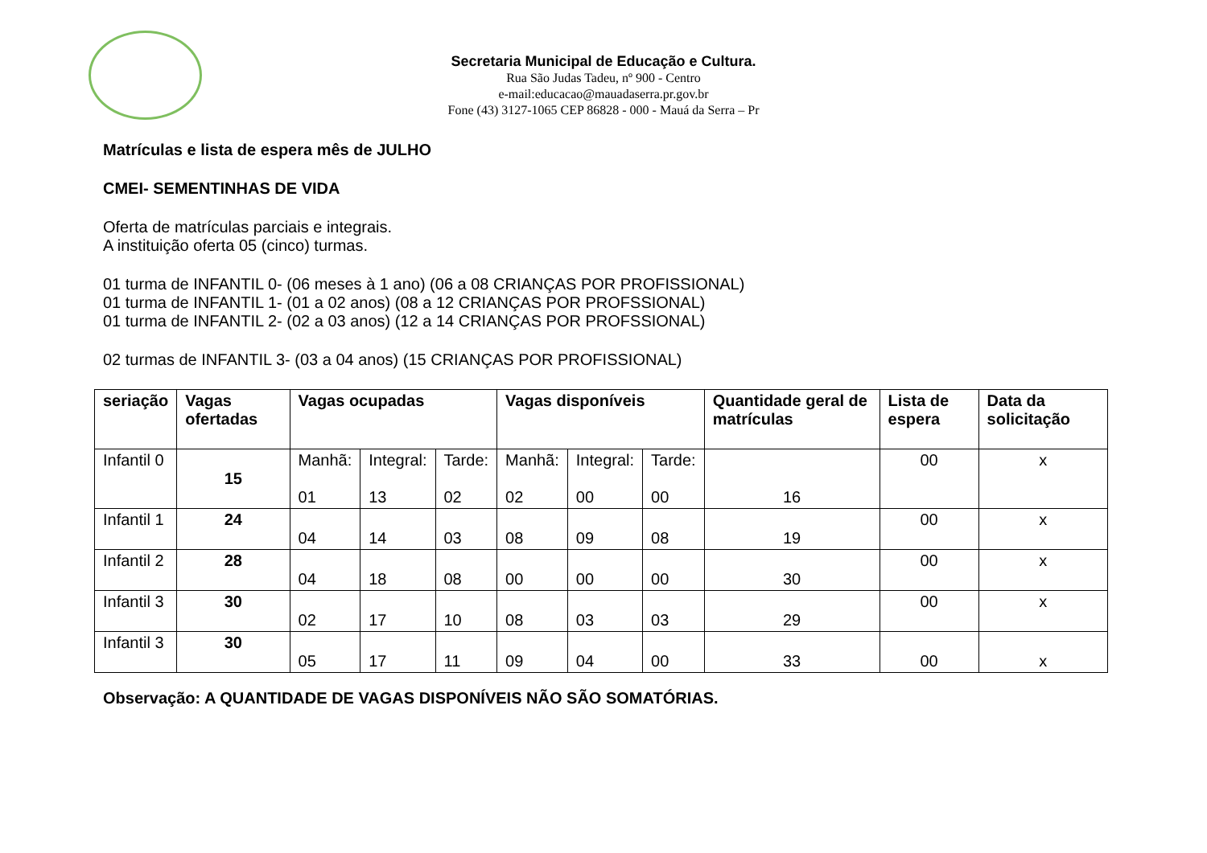Secretaria Municipal de Educação e Cultura.
Rua São Judas Tadeu, nº 900 - Centro
e-mail:educacao@mauadaserra.pr.gov.br
Fone (43) 3127-1065 CEP 86828 - 000 - Mauá da Serra – Pr
Matrículas e lista de espera mês de JULHO
CMEI- SEMENTINHAS DE VIDA
Oferta de matrículas parciais e integrais.
A instituição oferta 05 (cinco) turmas.
01 turma de INFANTIL 0- (06 meses à 1 ano) (06 a 08 CRIANÇAS POR PROFISSIONAL)
01 turma de INFANTIL 1- (01 a 02 anos) (08 a 12 CRIANÇAS POR PROFSSIONAL)
01 turma de INFANTIL 2- (02 a 03 anos) (12 a 14 CRIANÇAS POR PROFSSIONAL)
02 turmas de INFANTIL 3- (03 a 04 anos) (15 CRIANÇAS POR PROFISSIONAL)
| seriação | Vagas ofertadas | Vagas ocupadas | | | Vagas disponíveis | | | Quantidade geral de matrículas | Lista de espera | Data da solicitação |
| --- | --- | --- | --- | --- | --- | --- | --- | --- | --- | --- |
| Infantil 0 | 15 | Manhã: 01 | Integral: 13 | Tarde: 02 | Manhã: 02 | Integral: 00 | Tarde: 00 | 16 | 00 | x |
| Infantil 1 | 24 | 04 | 14 | 03 | 08 | 09 | 08 | 19 | 00 | x |
| Infantil 2 | 28 | 04 | 18 | 08 | 00 | 00 | 00 | 30 | 00 | x |
| Infantil 3 | 30 | 02 | 17 | 10 | 08 | 03 | 03 | 29 | 00 | x |
| Infantil 3 | 30 | 05 | 17 | 11 | 09 | 04 | 00 | 33 | 00 | x |
Observação: A QUANTIDADE DE VAGAS DISPONÍVEIS NÃO SÃO SOMATÓRIAS.